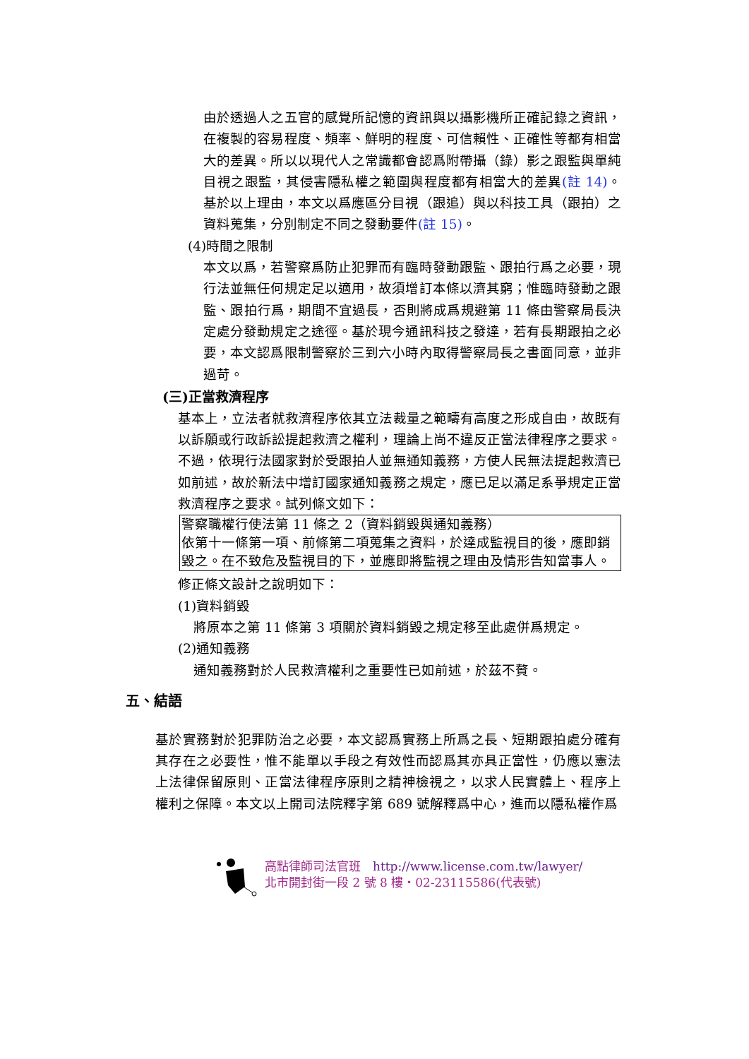由於透過人之五官的感覺所記憶的資訊與以攝影機所正確記錄之資訊，在複製的容易程度、頻率、鮮明的程度、可信賴性、正確性等都有相當大的差異。所以以現代人之常識都會認爲附帶攝（錄）影之跟監與單純目視之跟監，其侵害隱私權之範圍與程度都有相當大的差異(註 14)。基於以上理由，本文以爲應區分目視（跟追）與以科技工具（跟拍）之資料蒐集，分別制定不同之發動要件(註 15)。
(4)時間之限制
本文以爲，若警察爲防止犯罪而有臨時發動跟監、跟拍行爲之必要，現行法並無任何規定足以適用，故須增訂本條以濟其窮；惟臨時發動之跟監、跟拍行爲，期間不宜過長，否則將成爲規避第 11 條由警察局長決定處分發動規定之途徑。基於現今通訊科技之發達，若有長期跟拍之必要，本文認爲限制警察於三到六小時內取得警察局長之書面同意，並非過苛。
(三)正當救濟程序
基本上，立法者就救濟程序依其立法裁量之範疇有高度之形成自由，故既有以訴願或行政訴訟提起救濟之權利，理論上尚不違反正當法律程序之要求。不過，依現行法國家對於受跟拍人並無通知義務，方使人民無法提起救濟已如前述，故於新法中增訂國家通知義務之規定，應已足以滿足系爭規定正當救濟程序之要求。試列條文如下：
警察職權行使法第 11 條之 2（資料銷毀與通知義務）
依第十一條第一項、前條第二項蒐集之資料，於達成監視目的後，應即銷毀之。在不致危及監視目的下，並應即將監視之理由及情形告知當事人。
修正條文設計之說明如下：
(1)資料銷毀
將原本之第 11 條第 3 項關於資料銷毀之規定移至此處併爲規定。
(2)通知義務
通知義務對於人民救濟權利之重要性已如前述，於茲不贅。
五、結語
基於實務對於犯罪防治之必要，本文認爲實務上所爲之長、短期跟拍處分確有其存在之必要性，惟不能單以手段之有效性而認爲其亦具正當性，仍應以憲法上法律保留原則、正當法律程序原則之精神檢視之，以求人民實體上、程序上權利之保障。本文以上開司法院釋字第 689 號解釋爲中心，進而以隱私權作爲
高點律師司法官班　http://www.license.com.tw/lawyer/
北市開封街一段 2 號 8 樓・02-23115586(代表號)